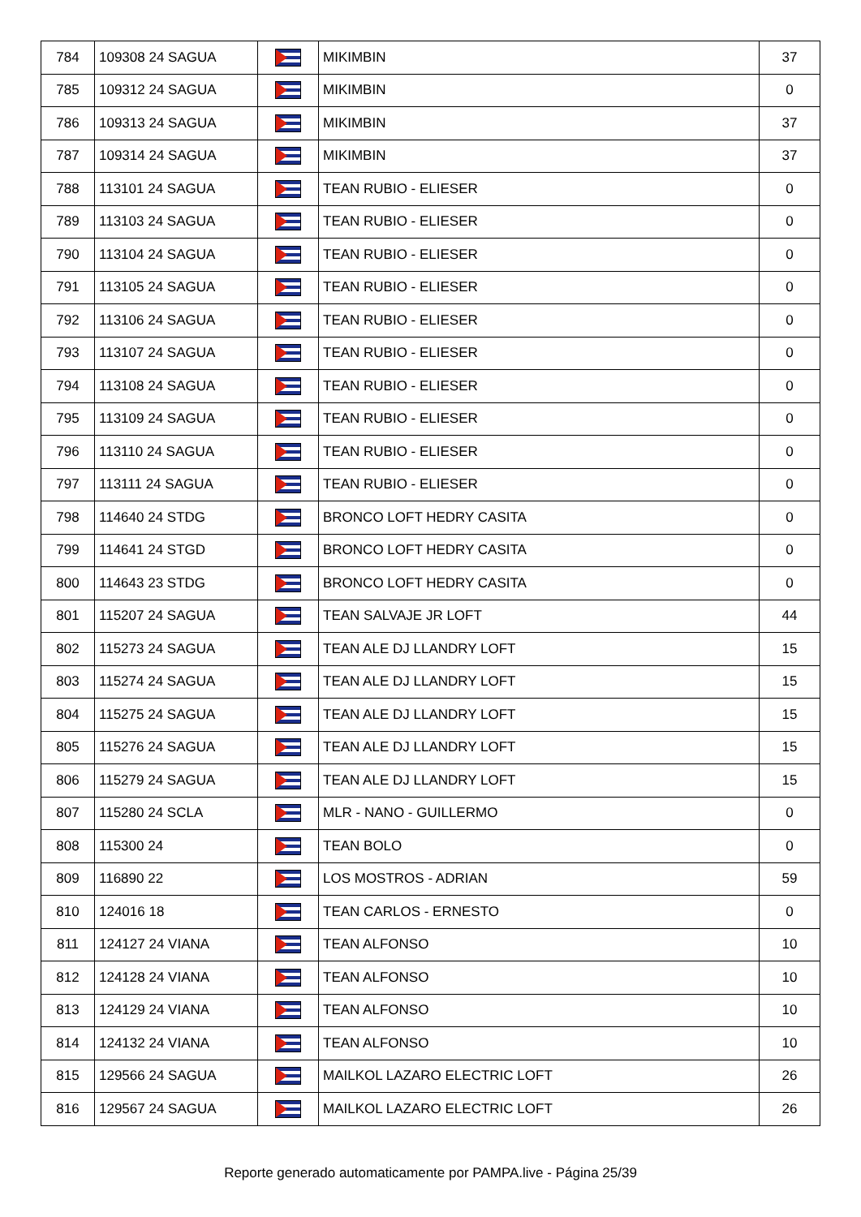| 784 | 109308 24 SAGUA | | MIKIMBIN | 37 |
| 785 | 109312 24 SAGUA | | MIKIMBIN | 0 |
| 786 | 109313 24 SAGUA | | MIKIMBIN | 37 |
| 787 | 109314 24 SAGUA | | MIKIMBIN | 37 |
| 788 | 113101 24 SAGUA | | TEAN RUBIO - ELIESER | 0 |
| 789 | 113103 24 SAGUA | | TEAN RUBIO - ELIESER | 0 |
| 790 | 113104 24 SAGUA | | TEAN RUBIO - ELIESER | 0 |
| 791 | 113105 24 SAGUA | | TEAN RUBIO - ELIESER | 0 |
| 792 | 113106 24 SAGUA | | TEAN RUBIO - ELIESER | 0 |
| 793 | 113107 24 SAGUA | | TEAN RUBIO - ELIESER | 0 |
| 794 | 113108 24 SAGUA | | TEAN RUBIO - ELIESER | 0 |
| 795 | 113109 24 SAGUA | | TEAN RUBIO - ELIESER | 0 |
| 796 | 113110 24 SAGUA | | TEAN RUBIO - ELIESER | 0 |
| 797 | 113111 24 SAGUA | | TEAN RUBIO - ELIESER | 0 |
| 798 | 114640 24 STDG | | BRONCO LOFT HEDRY CASITA | 0 |
| 799 | 114641 24 STGD | | BRONCO LOFT HEDRY CASITA | 0 |
| 800 | 114643 23 STDG | | BRONCO LOFT HEDRY CASITA | 0 |
| 801 | 115207 24 SAGUA | | TEAN SALVAJE JR LOFT | 44 |
| 802 | 115273 24 SAGUA | | TEAN ALE DJ LLANDRY LOFT | 15 |
| 803 | 115274 24 SAGUA | | TEAN ALE DJ LLANDRY LOFT | 15 |
| 804 | 115275 24 SAGUA | | TEAN ALE DJ LLANDRY LOFT | 15 |
| 805 | 115276 24 SAGUA | | TEAN ALE DJ LLANDRY LOFT | 15 |
| 806 | 115279 24 SAGUA | | TEAN ALE DJ LLANDRY LOFT | 15 |
| 807 | 115280 24 SCLA | | MLR - NANO - GUILLERMO | 0 |
| 808 | 115300 24 | | TEAN BOLO | 0 |
| 809 | 116890 22 | | LOS MOSTROS - ADRIAN | 59 |
| 810 | 124016 18 | | TEAN CARLOS - ERNESTO | 0 |
| 811 | 124127 24 VIANA | | TEAN ALFONSO | 10 |
| 812 | 124128 24 VIANA | | TEAN ALFONSO | 10 |
| 813 | 124129 24 VIANA | | TEAN ALFONSO | 10 |
| 814 | 124132 24 VIANA | | TEAN ALFONSO | 10 |
| 815 | 129566 24 SAGUA | | MAILKOL LAZARO ELECTRIC LOFT | 26 |
| 816 | 129567 24 SAGUA | | MAILKOL LAZARO ELECTRIC LOFT | 26 |
Reporte generado automaticamente por PAMPA.live - Página 25/39